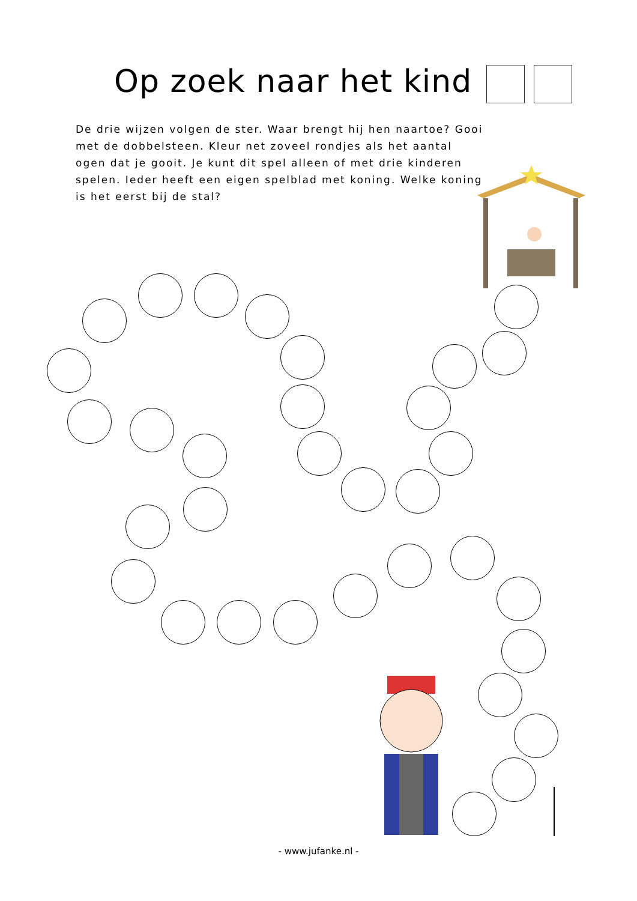Op zoek naar het kind
De drie wijzen volgen de ster. Waar brengt hij hen naartoe? Gooi met de dobbelsteen. Kleur net zoveel rondjes als het aantal ogen dat je gooit. Je kunt dit spel alleen of met drie kinderen spelen. Ieder heeft een eigen spelblad met koning. Welke koning is het eerst bij de stal?
- www.jufanke.nl -